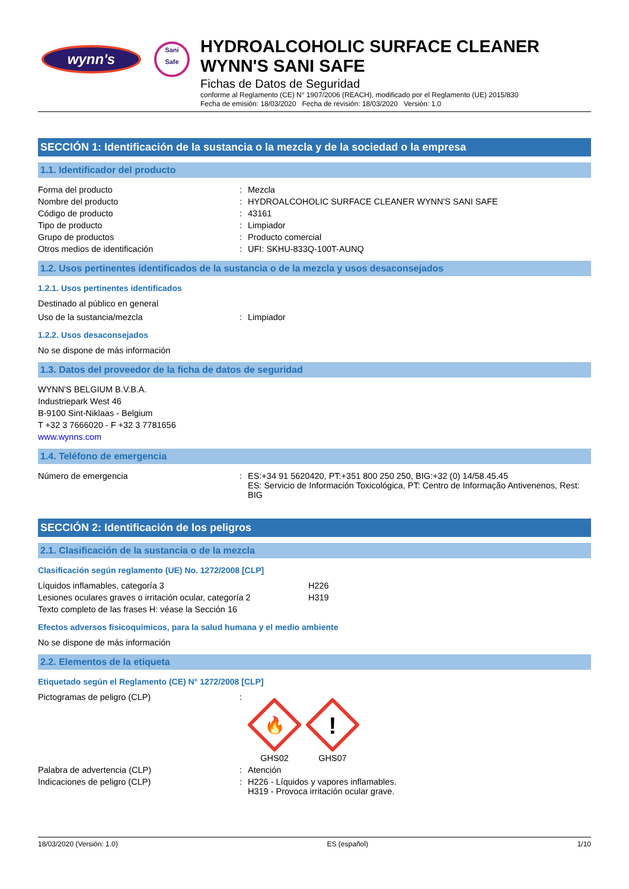wynn's
Sani
Safe
HYDROALCOHOLIC SURFACE CLEANER
WYNN'S SANI SAFE
Fichas de Datos de Seguridad
conforme al Reglamento (CE) N° 1907/2006 (REACH), modificado por el Reglamento (UE) 2015/830
Fecha de emisión: 18/03/2020 Fecha de revisión: 18/03/2020 Versión: 1.0
SECCIÓN 1: Identificación de la sustancia o la mezcla y de la sociedad o la empresa
1.1. Identificador del producto
| Forma del producto | : | Mezcla |
| Nombre del producto | : | HYDROALCOHOLIC SURFACE CLEANER WYNN'S SANI SAFE |
| Código de producto | : | 43161 |
| Tipo de producto | : | Limpiador |
| Grupo de productos | : | Producto comercial |
| Otros medios de identificación | : | UFI: SKHU-833Q-100T-AUNQ |
1.2. Usos pertinentes identificados de la sustancia o de la mezcla y usos desaconsejados
1.2.1. Usos pertinentes identificados
Destinado al público en general
| Uso de la sustancia/mezcla | : | Limpiador |
1.2.2. Usos desaconsejados
No se dispone de más información
1.3. Datos del proveedor de la ficha de datos de seguridad
WYNN'S BELGIUM B.V.B.A.
Industriepark West 46
B-9100 Sint-Niklaas - Belgium
T +32 3 7666020 - F +32 3 7781656
www.wynns.com
1.4. Teléfono de emergencia
| Número de emergencia | : | ES:+34 91 5620420, PT:+351 800 250 250, BIG:+32 (0) 14/58.45.45 ES: Servicio de Información Toxicológica, PT: Centro de Informação Antivenenos, Rest: BIG |
SECCIÓN 2: Identificación de los peligros
2.1. Clasificación de la sustancia o de la mezcla
Clasificación según reglamento (UE) No. 1272/2008 [CLP]
| Líquidos inflamables, categoría 3 | H226 |
| Lesiones oculares graves o irritación ocular, categoría 2 | H319 |
| Texto completo de las frases H: véase la Sección 16 | |
Efectos adversos fisicoquímicos, para la salud humana y el medio ambiente
No se dispone de más información
2.2. Elementos de la etiqueta
Etiquetado según el Reglamento (CE) N° 1272/2008 [CLP]
| Pictogramas de peligro (CLP) | : | 🔥 GHS02 ! GHS07 |
| Palabra de advertencia (CLP) | : | Atención |
| Indicaciones de peligro (CLP) | : | H226 - Líquidos y vapores inflamables. H319 - Provoca irritación ocular grave. |
18/03/2020 (Versión: 1.0) ES (español) 1/10